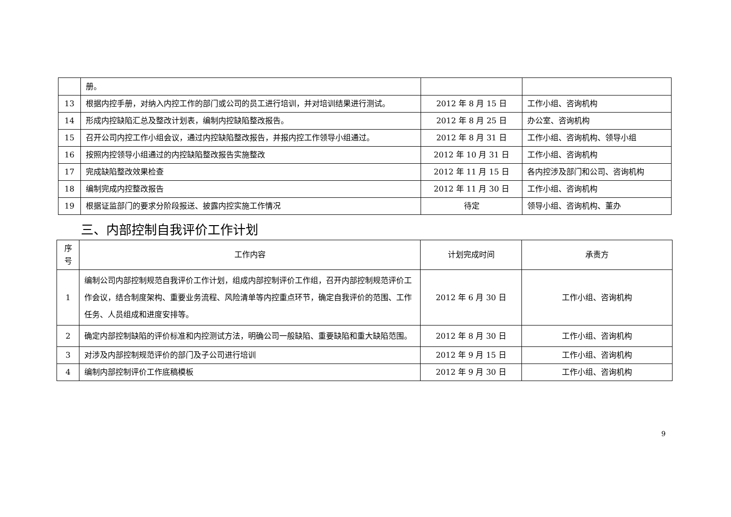| | 册。 | | |
| 13 | 根据内控手册，对纳入内控工作的部门或公司的员工进行培训，并对培训结果进行测试。 | 2012 年 8 月 15 日 | 工作小组、咨询机构 |
| 14 | 形成内控缺陷汇总及整改计划表，编制内控缺陷整改报告。 | 2012 年 8 月 25 日 | 办公室、咨询机构 |
| 15 | 召开公司内控工作小组会议，通过内控缺陷整改报告，并报内控工作领导小组通过。 | 2012 年 8 月 31 日 | 工作小组、咨询机构、领导小组 |
| 16 | 按照内控领导小组通过的内控缺陷整改报告实施整改 | 2012 年 10 月 31 日 | 工作小组、咨询机构 |
| 17 | 完成缺陷整改效果检查 | 2012 年 11 月 15 日 | 各内控涉及部门和公司、咨询机构 |
| 18 | 编制完成内控整改报告 | 2012 年 11 月 30 日 | 工作小组、咨询机构 |
| 19 | 根据证监部门的要求分阶段报送、披露内控实施工作情况 | 待定 | 领导小组、咨询机构、董办 |
三、内部控制自我评价工作计划
| 序 号 | 工作内容 | 计划完成时间 | 承责方 |
| --- | --- | --- | --- |
| 1 | 编制公司内部控制规范自我评价工作计划，组成内部控制评价工作组，召开内部控制规范评价工作会议，结合制度架构、重要业务流程、风险清单等内控重点环节，确定自我评价的范围、工作任务、人员组成和进度安排等。 | 2012 年 6 月 30 日 | 工作小组、咨询机构 |
| 2 | 确定内部控制缺陷的评价标准和内控测试方法，明确公司一般缺陷、重要缺陷和重大缺陷范围。 | 2012 年 8 月 30 日 | 工作小组、咨询机构 |
| 3 | 对涉及内部控制规范评价的部门及子公司进行培训 | 2012 年 9 月 15 日 | 工作小组、咨询机构 |
| 4 | 编制内部控制评价工作底稿模板 | 2012 年 9 月 30 日 | 工作小组、咨询机构 |
9